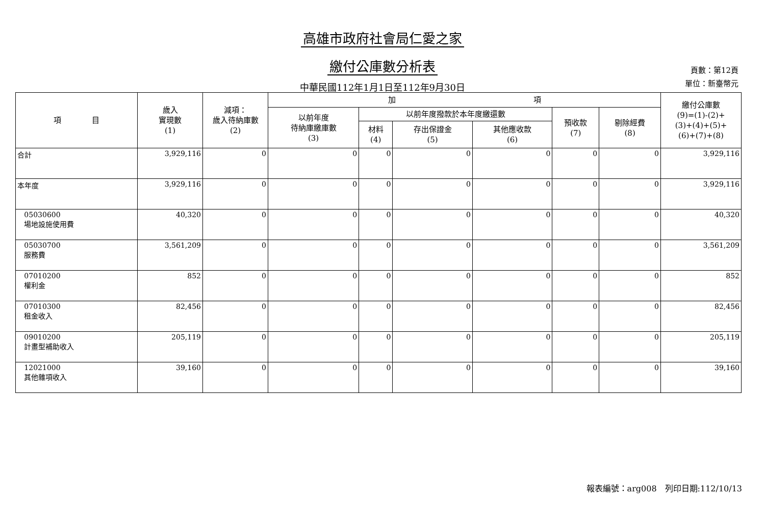高雄市政府社會局仁愛之家
繳付公庫數分析表
中華民國112年1月1日至112年9月30日
頁數：第12頁
單位：新臺幣元
| 項 目 | 歲入 實現數 (1) | 減項： 歲入待納庫數 (2) | 加 項 | | | | | | 繳付公庫數 (9)=(1)-(2)+ (3)+(4)+(5)+ (6)+(7)+(8) |
| --- | --- | --- | --- | --- | --- | --- | --- | --- | --- |
| | | | 以前年度 待納庫繳庫數 (3) | 以前年度撥款於本年度繳還數 | | | 預收款 (7) | 剔除經費 (8) | |
| | | | | 材料 (4) | 存出保證金 (5) | 其他應收款 (6) | | | |
| 合計 | 3,929,116 | 0 | 0 | 0 | 0 | 0 | 0 | 0 | 3,929,116 |
| 本年度 | 3,929,116 | 0 | 0 | 0 | 0 | 0 | 0 | 0 | 3,929,116 |
| 05030600 場地設施使用費 | 40,320 | 0 | 0 | 0 | 0 | 0 | 0 | 0 | 40,320 |
| 05030700 服務費 | 3,561,209 | 0 | 0 | 0 | 0 | 0 | 0 | 0 | 3,561,209 |
| 07010200 權利金 | 852 | 0 | 0 | 0 | 0 | 0 | 0 | 0 | 852 |
| 07010300 租金收入 | 82,456 | 0 | 0 | 0 | 0 | 0 | 0 | 0 | 82,456 |
| 09010200 計畫型補助收入 | 205,119 | 0 | 0 | 0 | 0 | 0 | 0 | 0 | 205,119 |
| 12021000 其他雜項收入 | 39,160 | 0 | 0 | 0 | 0 | 0 | 0 | 0 | 39,160 |
報表編號：arg008　列印日期:112/10/13